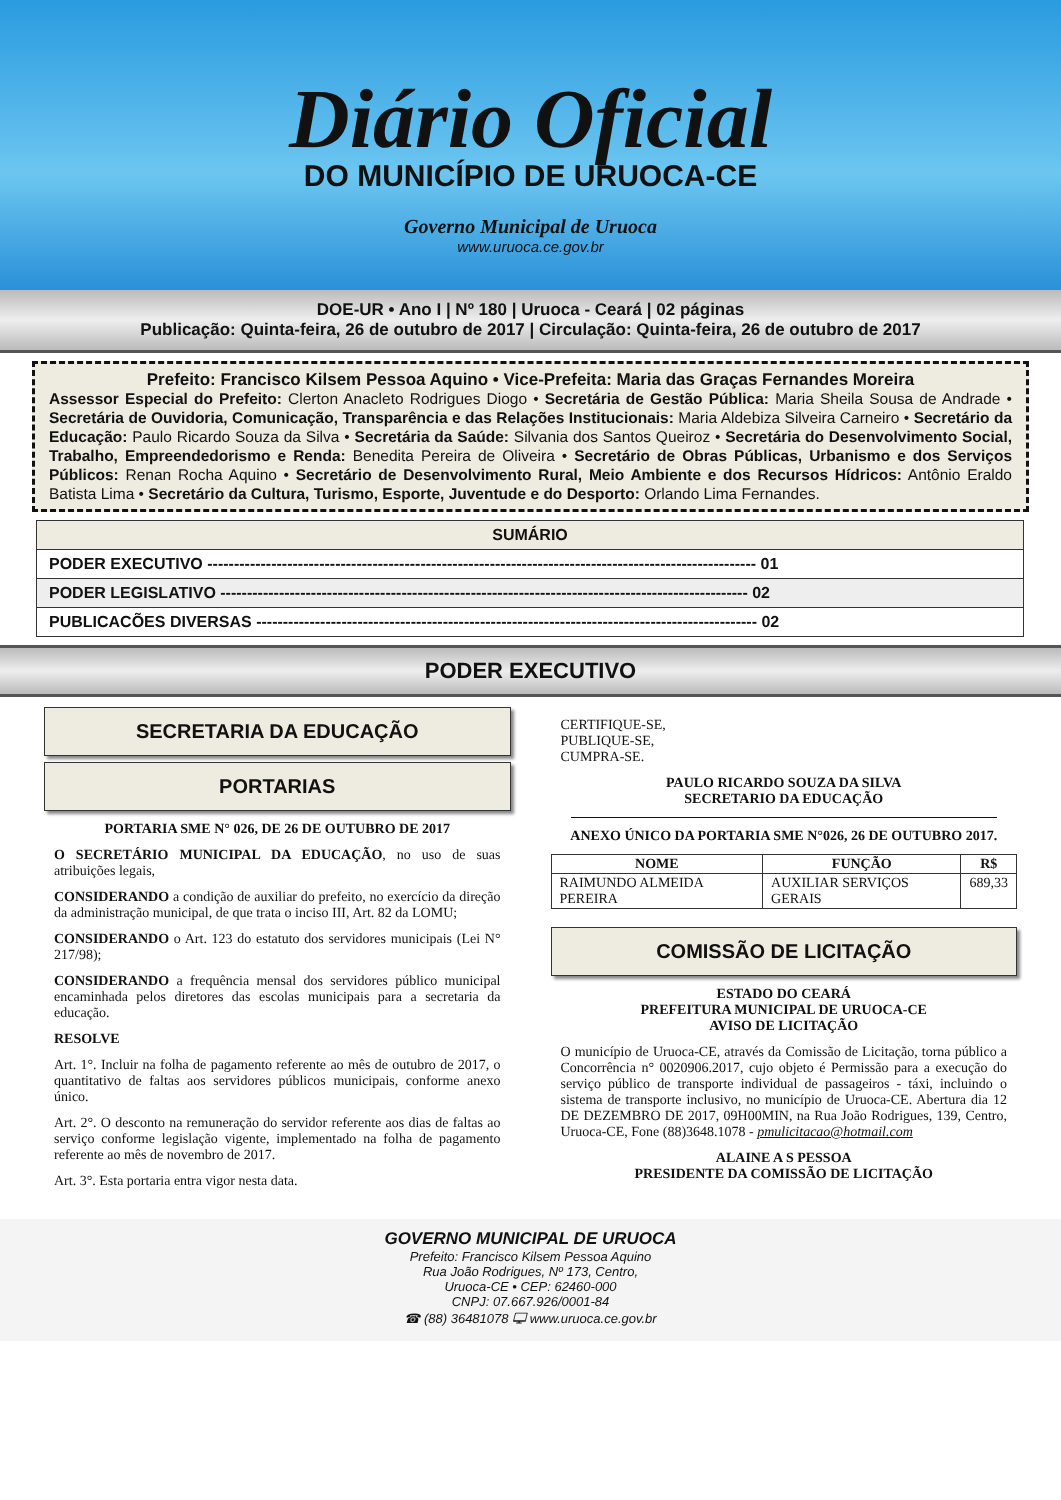Diário Oficial
DO MUNICÍPIO DE URUOCA-CE
Governo Municipal de Uruoca
www.uruoca.ce.gov.br
DOE-UR • Ano I | Nº 180 | Uruoca - Ceará | 02 páginas
Publicação: Quinta-feira, 26 de outubro de 2017 | Circulação: Quinta-feira, 26 de outubro de 2017
Prefeito: Francisco Kilsem Pessoa Aquino • Vice-Prefeita: Maria das Graças Fernandes Moreira
Assessor Especial do Prefeito: Clerton Anacleto Rodrigues Diogo • Secretária de Gestão Pública: Maria Sheila Sousa de Andrade • Secretária de Ouvidoria, Comunicação, Transparência e das Relações Institucionais: Maria Aldebiza Silveira Carneiro • Secretário da Educação: Paulo Ricardo Souza da Silva • Secretária da Saúde: Silvania dos Santos Queiroz • Secretária do Desenvolvimento Social, Trabalho, Empreendedorismo e Renda: Benedita Pereira de Oliveira • Secretário de Obras Públicas, Urbanismo e dos Serviços Públicos: Renan Rocha Aquino • Secretário de Desenvolvimento Rural, Meio Ambiente e dos Recursos Hídricos: Antônio Eraldo Batista Lima • Secretário da Cultura, Turismo, Esporte, Juventude e do Desporto: Orlando Lima Fernandes.
| SUMÁRIO |
| --- |
| PODER EXECUTIVO ------------------------------------------------------------------------------------------------------- 01 |
| PODER LEGISLATIVO --------------------------------------------------------------------------------------------------- 02 |
| PUBLICACÕES DIVERSAS ---------------------------------------------------------------------------------------------- 02 |
PODER EXECUTIVO
SECRETARIA DA EDUCAÇÃO
PORTARIAS
PORTARIA SME N° 026, DE 26 DE OUTUBRO DE 2017
O SECRETÁRIO MUNICIPAL DA EDUCAÇÃO, no uso de suas atribuições legais,
CONSIDERANDO a condição de auxiliar do prefeito, no exercício da direção da administração municipal, de que trata o inciso III, Art. 82 da LOMU;
CONSIDERANDO o Art. 123 do estatuto dos servidores municipais (Lei N° 217/98);
CONSIDERANDO a frequência mensal dos servidores público municipal encaminhada pelos diretores das escolas municipais para a secretaria da educação.
RESOLVE
Art. 1°. Incluir na folha de pagamento referente ao mês de outubro de 2017, o quantitativo de faltas aos servidores públicos municipais, conforme anexo único.
Art. 2°. O desconto na remuneração do servidor referente aos dias de faltas ao serviço conforme legislação vigente, implementado na folha de pagamento referente ao mês de novembro de 2017.
Art. 3°. Esta portaria entra vigor nesta data.
CERTIFIQUE-SE,
PUBLIQUE-SE,
CUMPRA-SE.
PAULO RICARDO SOUZA DA SILVA
SECRETARIO DA EDUCAÇÃO
ANEXO ÚNICO DA PORTARIA SME N°026, 26 DE OUTUBRO 2017.
| NOME | FUNÇÃO | R$ |
| --- | --- | --- |
| RAIMUNDO ALMEIDA PEREIRA | AUXILIAR SERVIÇOS GERAIS | 689,33 |
COMISSÃO DE LICITAÇÃO
ESTADO DO CEARÁ
PREFEITURA MUNICIPAL DE URUOCA-CE
AVISO DE LICITAÇÃO
O município de Uruoca-CE, através da Comissão de Licitação, torna público a Concorrência n° 0020906.2017, cujo objeto é Permissão para a execução do serviço público de transporte individual de passageiros - táxi, incluindo o sistema de transporte inclusivo, no município de Uruoca-CE. Abertura dia 12 DE DEZEMBRO DE 2017, 09H00MIN, na Rua João Rodrigues, 139, Centro, Uruoca-CE, Fone (88)3648.1078 - pmulicitacao@hotmail.com
ALAINE A S PESSOA
PRESIDENTE DA COMISSÃO DE LICITAÇÃO
GOVERNO MUNICIPAL DE URUOCA
Prefeito: Francisco Kilsem Pessoa Aquino
Rua João Rodrigues, Nº 173, Centro,
Uruoca-CE • CEP: 62460-000
CNPJ: 07.667.926/0001-84
☎ (88) 36481078 🖵 www.uruoca.ce.gov.br